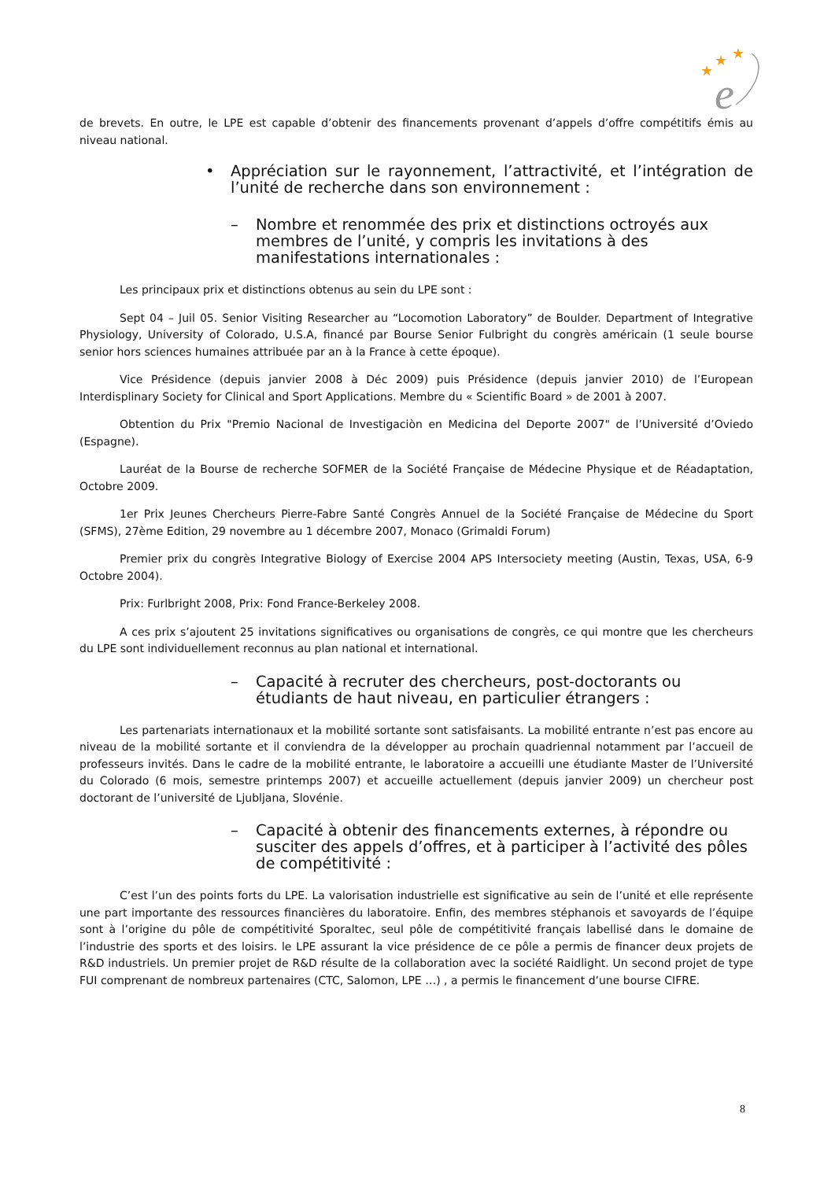★
★
★
e
de brevets. En outre, le LPE est capable d’obtenir des financements provenant d’appels d’offre compétitifs émis au niveau national.
• Appréciation sur le rayonnement, l’attractivité, et l’intégration de l’unité de recherche dans son environnement :
– Nombre et renommée des prix et distinctions octroyés aux membres de l’unité, y compris les invitations à des manifestations internationales :
Les principaux prix et distinctions obtenus au sein du LPE sont :
Sept 04 – Juil 05. Senior Visiting Researcher au “Locomotion Laboratory” de Boulder. Department of Integrative Physiology, University of Colorado, U.S.A, financé par Bourse Senior Fulbright du congrès américain (1 seule bourse senior hors sciences humaines attribuée par an à la France à cette époque).
Vice Présidence (depuis janvier 2008 à Déc 2009) puis Présidence (depuis janvier 2010) de l’European Interdisplinary Society for Clinical and Sport Applications. Membre du « Scientific Board » de 2001 à 2007.
Obtention du Prix "Premio Nacional de Investigaciòn en Medicina del Deporte 2007" de l’Université d’Oviedo (Espagne).
Lauréat de la Bourse de recherche SOFMER de la Société Française de Médecine Physique et de Réadaptation, Octobre 2009.
1er Prix Jeunes Chercheurs Pierre-Fabre Santé Congrès Annuel de la Société Française de Médecine du Sport (SFMS), 27ème Edition, 29 novembre au 1 décembre 2007, Monaco (Grimaldi Forum)
Premier prix du congrès Integrative Biology of Exercise 2004 APS Intersociety meeting (Austin, Texas, USA, 6-9 Octobre 2004).
Prix: Furlbright 2008, Prix: Fond France-Berkeley 2008.
A ces prix s’ajoutent 25 invitations significatives ou organisations de congrès, ce qui montre que les chercheurs du LPE sont individuellement reconnus au plan national et international.
– Capacité à recruter des chercheurs, post-doctorants ou étudiants de haut niveau, en particulier étrangers :
Les partenariats internationaux et la mobilité sortante sont satisfaisants. La mobilité entrante n’est pas encore au niveau de la mobilité sortante et il conviendra de la développer au prochain quadriennal notamment par l’accueil de professeurs invités. Dans le cadre de la mobilité entrante, le laboratoire a accueilli une étudiante Master de l’Université du Colorado (6 mois, semestre printemps 2007) et accueille actuellement (depuis janvier 2009) un chercheur post doctorant de l’université de Ljubljana, Slovénie.
– Capacité à obtenir des financements externes, à répondre ou susciter des appels d’offres, et à participer à l’activité des pôles de compétitivité :
C’est l’un des points forts du LPE. La valorisation industrielle est significative au sein de l’unité et elle représente une part importante des ressources financières du laboratoire. Enfin, des membres stéphanois et savoyards de l’équipe sont à l’origine du pôle de compétitivité Sporaltec, seul pôle de compétitivité français labellisé dans le domaine de l’industrie des sports et des loisirs. le LPE assurant la vice présidence de ce pôle a permis de financer deux projets de R&D industriels. Un premier projet de R&D résulte de la collaboration avec la société Raidlight. Un second projet de type FUI comprenant de nombreux partenaires (CTC, Salomon, LPE …) , a permis le financement d’une bourse CIFRE.
8